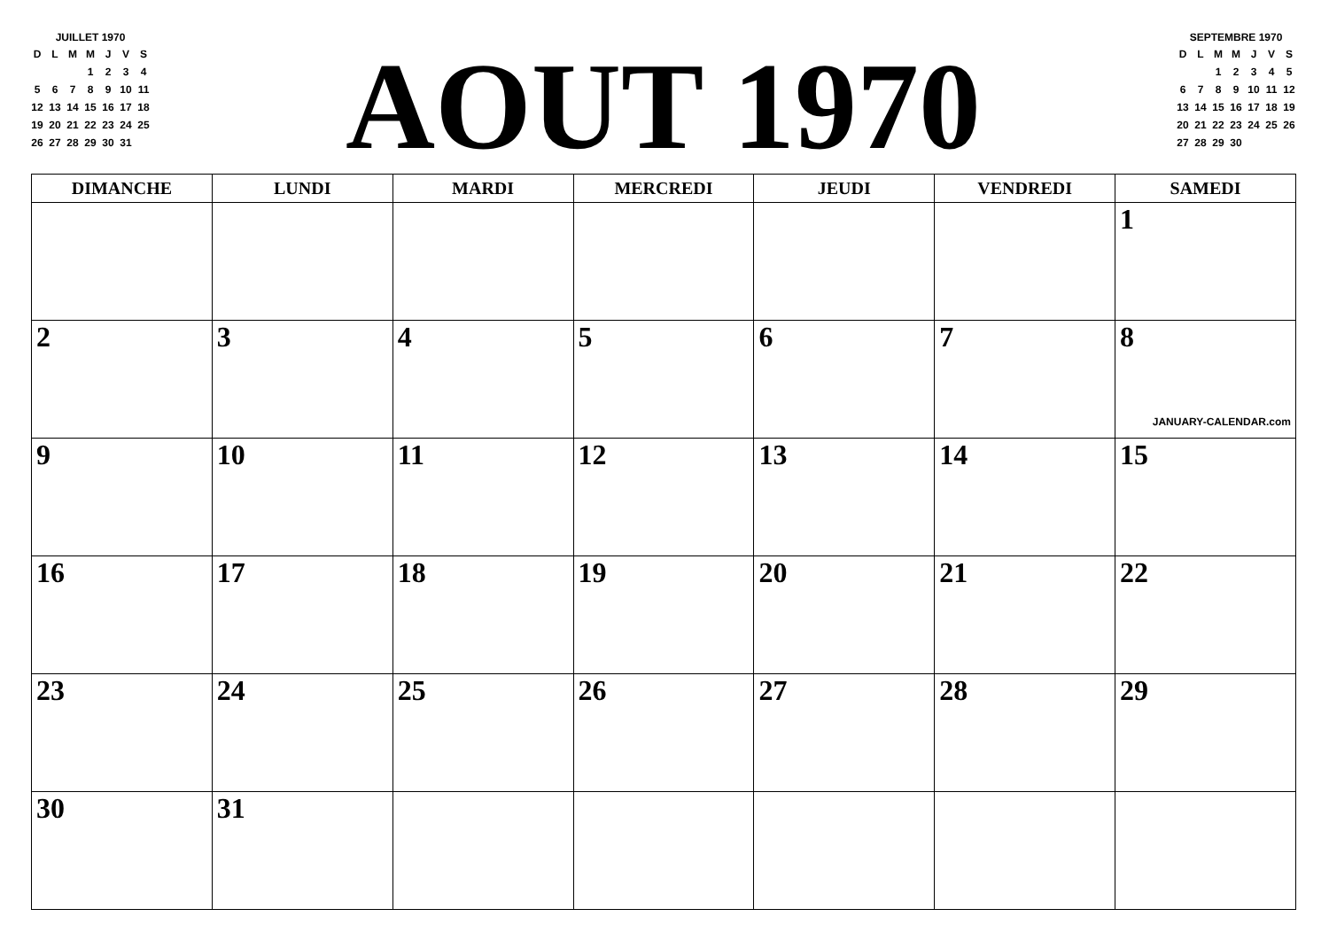JUILLET 1970
| D | L | M | M | J | V | S |
| | | | 1 | 2 | 3 | 4 |
| 5 | 6 | 7 | 8 | 9 | 10 | 11 |
| 12 | 13 | 14 | 15 | 16 | 17 | 18 |
| 19 | 20 | 21 | 22 | 23 | 24 | 25 |
| 26 | 27 | 28 | 29 | 30 | 31 | |
AOUT 1970
SEPTEMBRE 1970
| D | L | M | M | J | V | S |
| | | 1 | 2 | 3 | 4 | 5 |
| 6 | 7 | 8 | 9 | 10 | 11 | 12 |
| 13 | 14 | 15 | 16 | 17 | 18 | 19 |
| 20 | 21 | 22 | 23 | 24 | 25 | 26 |
| 27 | 28 | 29 | 30 | | | |
| DIMANCHE | LUNDI | MARDI | MERCREDI | JEUDI | VENDREDI | SAMEDI |
| --- | --- | --- | --- | --- | --- | --- |
| | | | | | | 1 |
| 2 | 3 | 4 | 5 | 6 | 7 | 8 JANUARY-CALENDAR.com |
| 9 | 10 | 11 | 12 | 13 | 14 | 15 |
| 16 | 17 | 18 | 19 | 20 | 21 | 22 |
| 23 | 24 | 25 | 26 | 27 | 28 | 29 |
| 30 | 31 | | | | | |